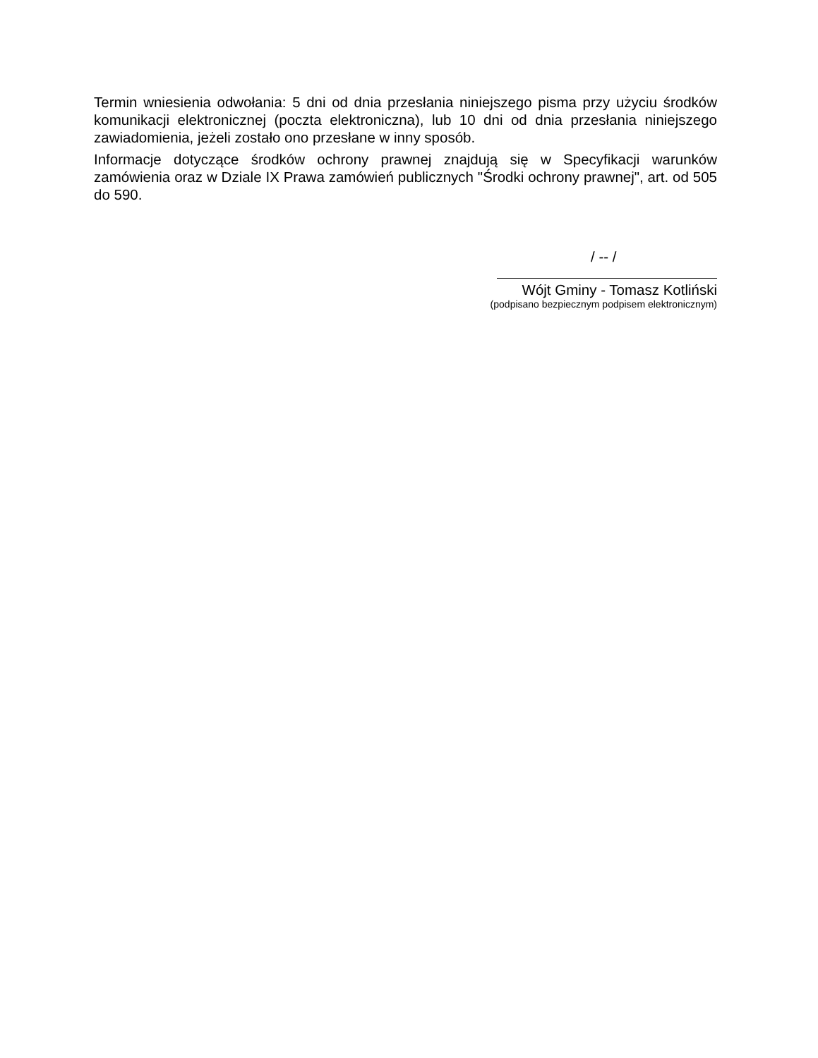Termin wniesienia odwołania: 5 dni od dnia przesłania niniejszego pisma przy użyciu środków komunikacji elektronicznej (poczta elektroniczna), lub 10 dni od dnia przesłania niniejszego zawiadomienia, jeżeli zostało ono przesłane w inny sposób.
Informacje dotyczące środków ochrony prawnej znajdują się w Specyfikacji warunków zamówienia oraz w Dziale IX Prawa zamówień publicznych "Środki ochrony prawnej", art. od 505 do 590.
/ -- /
Wójt Gminy - Tomasz Kotliński
(podpisano bezpiecznym podpisem elektronicznym)